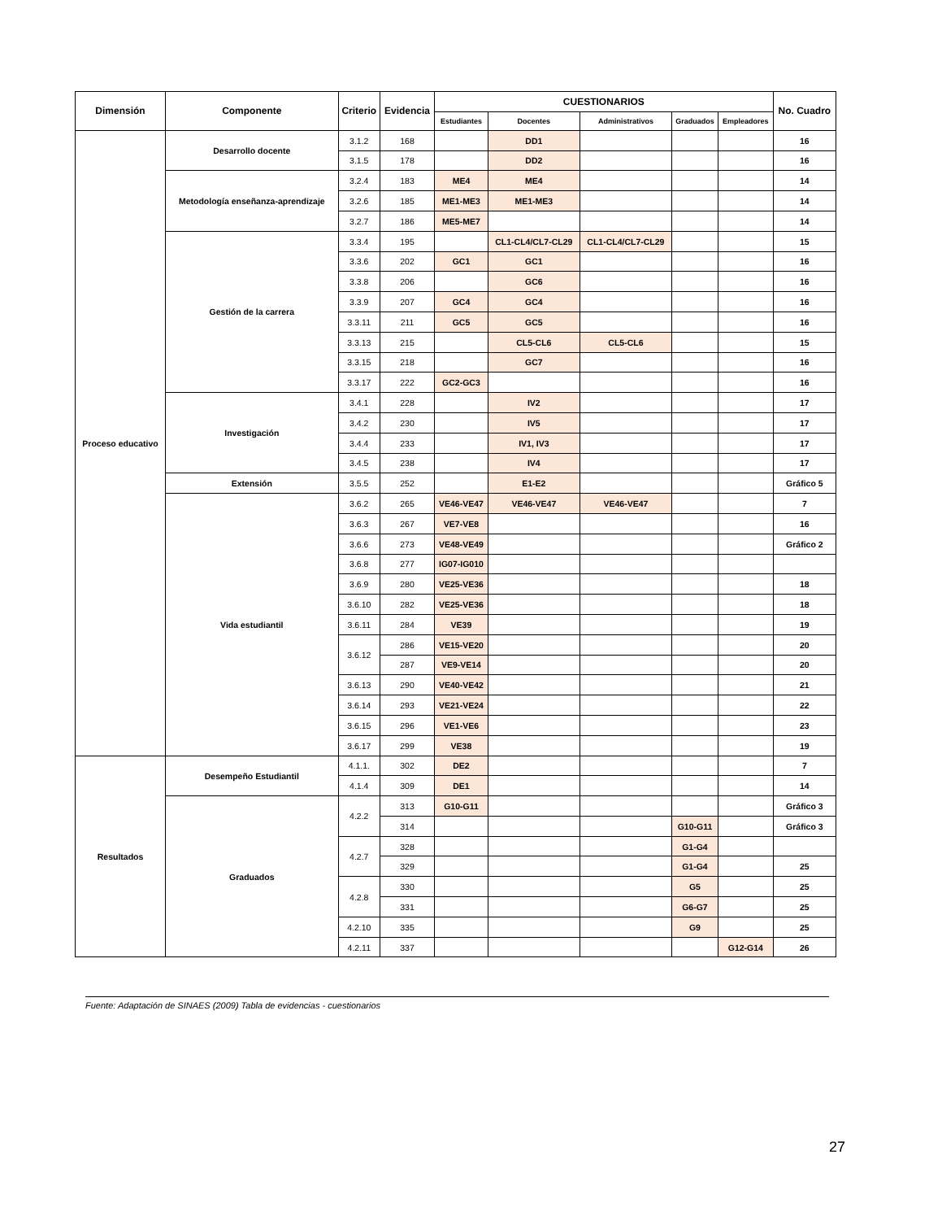| Dimensión | Componente | Criterio | Evidencia | CUESTIONARIOS | | | | | No. Cuadro |
| --- | --- | --- | --- | --- | --- | --- | --- | --- | --- |
| | | | | Estudiantes | Docentes | Administrativos | Graduados | Empleadores | |
| Proceso educativo | Desarrollo docente | 3.1.2 | 168 | | DD1 | | | | 16 |
| | | 3.1.5 | 178 | | DD2 | | | | 16 |
| | Metodología enseñanza-aprendizaje | 3.2.4 | 183 | ME4 | ME4 | | | | 14 |
| | | 3.2.6 | 185 | ME1-ME3 | ME1-ME3 | | | | 14 |
| | | 3.2.7 | 186 | ME5-ME7 | | | | | 14 |
| | Gestión de la carrera | 3.3.4 | 195 | | CL1-CL4/CL7-CL29 | CL1-CL4/CL7-CL29 | | | 15 |
| | | 3.3.6 | 202 | GC1 | GC1 | | | | 16 |
| | | 3.3.8 | 206 | | GC6 | | | | 16 |
| | | 3.3.9 | 207 | GC4 | GC4 | | | | 16 |
| | | 3.3.11 | 211 | GC5 | GC5 | | | | 16 |
| | | 3.3.13 | 215 | | CL5-CL6 | CL5-CL6 | | | 15 |
| | | 3.3.15 | 218 | | GC7 | | | | 16 |
| | | 3.3.17 | 222 | GC2-GC3 | | | | | 16 |
| | Investigación | 3.4.1 | 228 | | IV2 | | | | 17 |
| | | 3.4.2 | 230 | | IV5 | | | | 17 |
| | | 3.4.4 | 233 | | IV1, IV3 | | | | 17 |
| | | 3.4.5 | 238 | | IV4 | | | | 17 |
| | Extensión | 3.5.5 | 252 | | E1-E2 | | | | Gráfico 5 |
| | Vida estudiantil | 3.6.2 | 265 | VE46-VE47 | VE46-VE47 | VE46-VE47 | | | 7 |
| | | 3.6.3 | 267 | VE7-VE8 | | | | | 16 |
| | | 3.6.6 | 273 | VE48-VE49 | | | | | Gráfico 2 |
| | | 3.6.8 | 277 | IG07-IG010 | | | | | |
| | | 3.6.9 | 280 | VE25-VE36 | | | | | 18 |
| | | 3.6.10 | 282 | VE25-VE36 | | | | | 18 |
| | | 3.6.11 | 284 | VE39 | | | | | 19 |
| | | 3.6.12 | 286 | VE15-VE20 | | | | | 20 |
| | | | 287 | VE9-VE14 | | | | | 20 |
| | | 3.6.13 | 290 | VE40-VE42 | | | | | 21 |
| | | 3.6.14 | 293 | VE21-VE24 | | | | | 22 |
| | | 3.6.15 | 296 | VE1-VE6 | | | | | 23 |
| | | 3.6.17 | 299 | VE38 | | | | | 19 |
| Resultados | Desempeño Estudiantil | 4.1.1. | 302 | DE2 | | | | | 7 |
| | | 4.1.4 | 309 | DE1 | | | | | 14 |
| | Graduados | 4.2.2 | 313 | G10-G11 | | | | | Gráfico 3 |
| | | | 314 | | | | G10-G11 | | Gráfico 3 |
| | | 4.2.7 | 328 | | | | G1-G4 | | |
| | | | 329 | | | | G1-G4 | | 25 |
| | | 4.2.8 | 330 | | | | G5 | | 25 |
| | | | 331 | | | | G6-G7 | | 25 |
| | | 4.2.10 | 335 | | | | G9 | | 25 |
| | | 4.2.11 | 337 | | | | | G12-G14 | 26 |
Fuente: Adaptación de SINAES (2009) Tabla de evidencias - cuestionarios
27